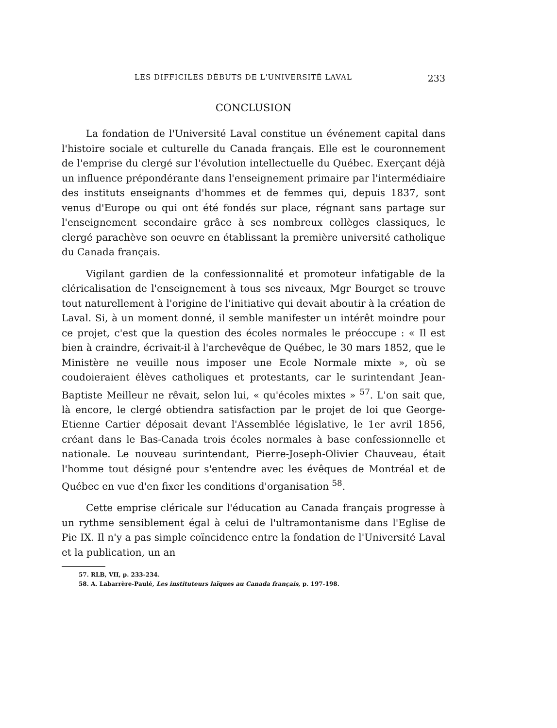LES DIFFICILES DÉBUTS DE L'UNIVERSITÉ LAVAL 233
CONCLUSION
La fondation de l'Université Laval constitue un événement capital dans l'histoire sociale et culturelle du Canada français. Elle est le couronnement de l'emprise du clergé sur l'évolution intellectuelle du Québec. Exerçant déjà un influence prépondérante dans l'enseignement primaire par l'intermédiaire des instituts enseignants d'hommes et de femmes qui, depuis 1837, sont venus d'Europe ou qui ont été fondés sur place, régnant sans partage sur l'enseignement secondaire grâce à ses nombreux collèges classiques, le clergé parachève son oeuvre en établissant la première université catholique du Canada français.
Vigilant gardien de la confessionnalité et promoteur infatigable de la cléricalisation de l'enseignement à tous ses niveaux, Mgr Bourget se trouve tout naturellement à l'origine de l'initiative qui devait aboutir à la création de Laval. Si, à un moment donné, il semble manifester un intérêt moindre pour ce projet, c'est que la question des écoles normales le préoccupe : « Il est bien à craindre, écrivait-il à l'archevêque de Québec, le 30 mars 1852, que le Ministère ne veuille nous imposer une Ecole Normale mixte », où se coudoieraient élèves catholiques et protestants, car le surintendant Jean-Baptiste Meilleur ne rêvait, selon lui, « qu'écoles mixtes » <sup>57</sup>. L'on sait que, là encore, le clergé obtiendra satisfaction par le projet de loi que George-Etienne Cartier déposait devant l'Assemblée législative, le 1er avril 1856, créant dans le Bas-Canada trois écoles normales à base confessionnelle et nationale. Le nouveau surintendant, Pierre-Joseph-Olivier Chauveau, était l'homme tout désigné pour s'entendre avec les évêques de Montréal et de Québec en vue d'en fixer les conditions d'organisation <sup>58</sup>.
Cette emprise cléricale sur l'éducation au Canada français progresse à un rythme sensiblement égal à celui de l'ultramontanisme dans l'Eglise de Pie IX. Il n'y a pas simple coïncidence entre la fondation de l'Université Laval et la publication, un an
57. RLB, VII, p. 233-234.
58. A. Labarrère-Paulé, Les instituteurs laïques au Canada français, p. 197-198.